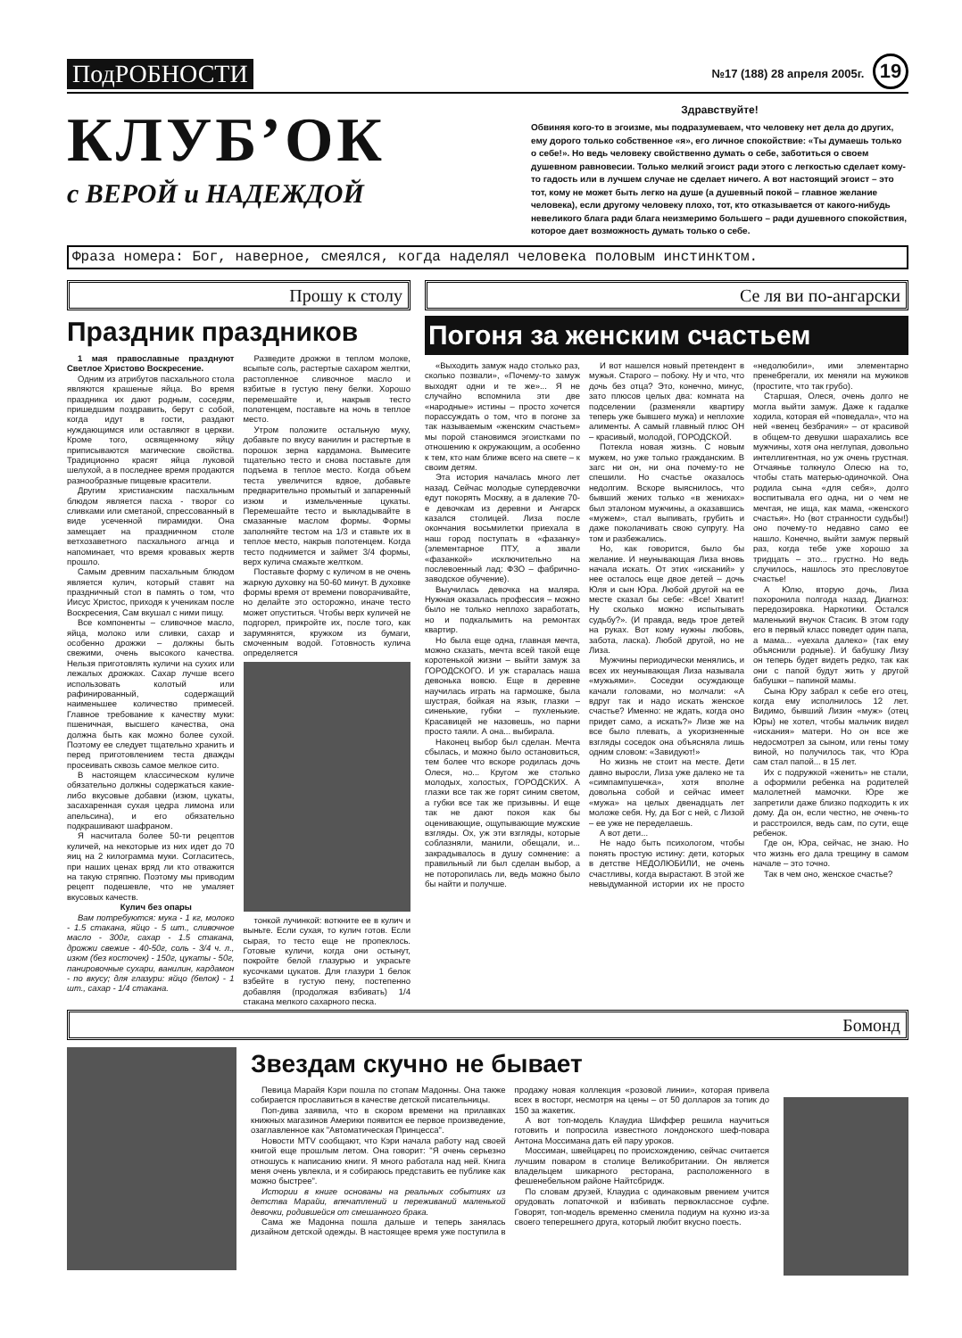ПодРОБНОСТИ №17 (188) 28 апреля 2005г. 19
КЛУБ’ОК
с ВЕРОЙ и НАДЕЖДОЙ
Здравствуйте!
Обвиняя кого-то в эгоизме, мы подразумеваем, что человеку нет дела до других, ему дорого только собственное «я», его личное спокойствие: «Ты думаешь только о себе!». Но ведь человеку свойственно думать о себе, заботиться о своем душевном равновесии. Только мелкий эгоист ради этого с легкостью сделает кому-то гадость или в лучшем случае не сделает ничего. А вот настоящий эгоист – это тот, кому не может быть легко на душе (а душевный покой – главное желание человека), если другому человеку плохо, тот, кто отказывается от какого-нибудь невеликого блага ради блага неизмеримо большего – ради душевного спокойствия, которое дает возможность думать только о себе.
Фраза номера: Бог, наверное, смеялся, когда наделял человека половым инстинктом.
Прошу к столу
Праздник праздников
1 мая православные празднуют Светлое Христово Воскресение.
Одним из атрибутов пасхального стола являются крашеные яйца. Во время праздника их дают родным, соседям, пришедшим поздравить, берут с собой, когда идут в гости, раздают нуждающимся или оставляют в церкви. Кроме того, освященному яйцу приписываются магические свойства. Традиционно красят яйца луковой шелухой, а в последнее время продаются разнообразные пищевые красители.
Другим христианским пасхальным блюдом является пасха - творог со сливками или сметаной, спрессованный в виде усеченной пирамидки. Она замещает на праздничном столе ветхозаветного пасхального агнца и напоминает, что время кровавых жертв прошло.
Самым древним пасхальным блюдом является кулич, который ставят на праздничный стол в память о том, что Иисус Христос, приходя к ученикам после Воскресения, Сам вкушал с ними пищу.
Все компоненты – сливочное масло, яйца, молоко или сливки, сахар и особенно дрожжи – должны быть свежими, очень высокого качества. Нельзя приготовлять куличи на сухих или лежалых дрожжах. Сахар лучше всего использовать колотый или рафинированный, содержащий наименьшее количество примесей. Главное требование к качеству муки: пшеничная, высшего качества, она должна быть как можно более сухой. Поэтому ее следует тщательно хранить и перед приготовлением теста дважды просеивать сквозь самое мелкое сито.
В настоящем классическом куличе обязательно должны содержаться какие-либо вкусовые добавки (изюм, цукаты, засахаренная сухая цедра лимона или апельсина), и его обязательно подкрашивают шафраном.
Я насчитала более 50-ти рецептов куличей, на некоторые из них идет до 70 яиц на 2 килограмма муки. Согласитесь, при наших ценах вряд ли кто отважится на такую стряпню. Поэтому мы приводим рецепт подешевле, что не умаляет вкусовых качеств.
Кулич без опары
Вам потребуются: мука - 1 кг, молоко - 1.5 стакана, яйцо - 5 шт., сливочное масло - 300г, сахар - 1.5 стакана, дрожжи свежие - 40-50г, соль - 3/4 ч. л., изюм (без косточек) - 150г, цукаты - 50г, панировочные сухари, ванилин, кардамон - по вкусу; для глазури: яйцо (белок) - 1 шт., сахар - 1/4 стакана.
Разведите дрожжи в теплом молоке, всыпьте соль, растертые сахаром желтки, растопленное сливочное масло и взбитые в густую пену белки. Хорошо перемешайте и, накрыв тесто полотенцем, поставьте на ночь в теплое место.
Утром положите остальную муку, добавьте по вкусу ванилин и растертые в порошок зерна кардамона. Вымесите тщательно тесто и снова поставьте для подъема в теплое место. Когда объем теста увеличится вдвое, добавьте предварительно промытый и запаренный изюм и измельченные цукаты. Перемешайте тесто и выкладывайте в смазанные маслом формы. Формы заполняйте тестом на 1/3 и ставьте их в теплое место, накрыв полотенцем. Когда тесто поднимется и займет 3/4 формы, верх кулича смажьте желтком.
Поставьте форму с куличом в не очень жаркую духовку на 50-60 минут. В духовке формы время от времени поворачивайте, но делайте это осторожно, иначе тесто может опуститься. Чтобы верх куличей не подгорел, прикройте их, после того, как зарумянятся, кружком из бумаги, смоченным водой. Готовность кулича определяется
тонкой лучинкой: воткните ее в кулич и выньте. Если сухая, то кулич готов. Если сырая, то тесто еще не пропеклось. Готовые куличи, когда они остынут, покройте белой глазурью и украсьте кусочками цукатов. Для глазури 1 белок взбейте в густую пену, постепенно добавляя (продолжая взбивать) 1/4 стакана мелкого сахарного песка.
Се ля ви по-ангарски
Погоня за женским счастьем
«Выходить замуж надо столько раз, сколько позвали», «Почему-то замуж выходят одни и те же»... Я не случайно вспомнила эти две «народные» истины – просто хочется порассуждать о том, что в погоне за так называемым «женским счастьем» мы порой становимся эгоистками по отношению к окружающим, а особенно к тем, кто нам ближе всего на свете – к своим детям.
Эта история началась много лет назад. Сейчас молодые супердевочки едут покорять Москву, а в далекие 70-е девочкам из деревни и Ангарск казался столицей. Лиза после окончания восьмилетки приехала в наш город поступать в «фазанку» (элементарное ПТУ, а звали «фазанкой» исключительно на послевоенный лад: ФЗО – фабрично-заводское обучение).
Выучилась девочка на маляра. Нужная оказалась профессия – можно было не только неплохо заработать, но и подкалымить на ремонтах квартир.
Но была еще одна, главная мечта, можно сказать, мечта всей такой еще коротенькой жизни – выйти замуж за ГОРОДСКОГО. И уж старалась наша девонька вовсю. Еще в деревне научилась играть на гармошке, была шустрая, бойкая на язык, глазки – синенькие, губки – пухленькие. Красавицей не назовешь, но парни просто таяли. А она... выбирала.
Наконец выбор был сделан. Мечта сбылась, и можно было остановиться, тем более что вскоре родилась дочь Олеся, но... Кругом же столько молодых, холостых, ГОРОДСКИХ. А глазки все так же горят синим светом, а губки все так же призывны. И еще так не дают покоя как бы оценивающие, ощупывающие мужские взгляды. Ох, уж эти взгляды, которые соблазняли, манили, обещали, и... закрадывалось в душу сомнение: а правильный ли был сделан выбор, а не поторопилась ли, ведь можно было бы найти и получше.
И вот нашелся новый претендент в мужья. Старого – побоку. Ну и что, что дочь без отца? Это, конечно, минус, зато плюсов целых два: комната на подселении (разменяли квартиру теперь уже бывшего мужа) и неплохие алименты. А самый главный плюс ОН – красивый, молодой, ГОРОДСКОЙ.
Потекла новая жизнь. С новым мужем, но уже только гражданским. В загс ни он, ни она почему-то не спешили. Но счастье оказалось недолгим. Вскоре выяснилось, что бывший жених только «в женихах» был эталоном мужчины, а оказавшись «мужем», стал выпивать, грубить и даже поколачивать свою супругу. На том и разбежались.
Но, как говорится, было бы желание. И неунывающая Лиза вновь начала искать. От этих «исканий» у нее осталось еще двое детей – дочь Юля и сын Юра. Любой другой на ее месте сказал бы себе: «Все! Хватит! Ну сколько можно испытывать судьбу?». (И правда, ведь трое детей на руках. Вот кому нужны любовь, забота, ласка). Любой другой, но не Лиза.
Мужчины периодически менялись, и всех их неунывающая Лиза называла «мужьями». Соседки осуждающе качали головами, но молчали: «А вдруг так и надо искать женское счастье? Именно: не ждать, когда оно придет само, а искать?» Лизе же на все было плевать, а укоризненные взгляды соседок она объясняла лишь одним словом: «Завидуют!»
Но жизнь не стоит на месте. Дети давно выросли, Лиза уже далеко не та «симпампушечка», хотя вполне довольна собой и сейчас имеет «мужа» на целых двенадцать лет моложе себя. Ну, да Бог с ней, с Лизой – ее уже не переделаешь.
А вот дети...
Не надо быть психологом, чтобы понять простую истину: дети, которых в детстве НЕДОЛЮБИЛИ, не очень счастливы, когда вырастают. В этой же невыдуманной истории их не просто «недолюбили», ими элементарно пренебрегали, их меняли на мужиков (простите, что так грубо).
Старшая, Олеся, очень долго не могла выйти замуж. Даже к гадалке ходила, которая ей «поведала», что на ней «венец безбрачия» – от красивой в общем-то девушки шарахались все мужчины, хотя она неглупая, довольно интеллигентная, но уж очень грустная. Отчаянье толкнуло Олесю на то, чтобы стать матерью-одиночкой. Она родила сына «для себя», долго воспитывала его одна, ни о чем не мечтая, не ища, как мама, «женского счастья». Но (вот странности судьбы!) оно почему-то недавно само ее нашло. Конечно, выйти замуж первый раз, когда тебе уже хорошо за тридцать – это... грустно. Но ведь случилось, нашлось это пресловутое счастье!
А Юлю, вторую дочь, Лиза похоронила полгода назад. Диагноз: передозировка. Наркотики. Остался маленький внучок Стасик. В этом году его в первый класс поведет один папа, а мама... «уехала далеко» (так ему объяснили родные). И бабушку Лизу он теперь будет видеть редко, так как они с папой будут жить у другой бабушки – папиной мамы.
Сына Юру забрал к себе его отец, когда ему исполнилось 12 лет. Видимо, бывший Лизин «муж» (отец Юры) не хотел, чтобы мальчик видел «искания» матери. Но он все же недосмотрел за сыном, или гены тому виной, но получилось так, что Юра сам стал папой... в 15 лет.
Их с подружкой «женить» не стали, а оформили ребенка на родителей малолетней мамочки. Юре же запретили даже близко подходить к их дому. Да он, если честно, не очень-то и расстроился, ведь сам, по сути, еще ребенок.
Где он, Юра, сейчас, не знаю. Но что жизнь его дала трещину в самом начале – это точно.
Так в чем оно, женское счастье?
Бомонд
Звездам скучно не бывает
Певица Марайя Кэри пошла по стопам Мадонны. Она также собирается прославиться в качестве детской писательницы.
Поп-дива заявила, что в скором времени на прилавках книжных магазинов Америки появится ее первое произведение, озаглавленное как "Автоматическая Принцесса".
Новости MTV сообщают, что Кэри начала работу над своей книгой еще прошлым летом. Она говорит: "Я очень серьезно отношусь к написанию книги. Я много работала над ней. Книга меня очень увлекла, и я собираюсь представить ее публике как можно быстрее".
Истории в книге основаны на реальных событиях из детства Марайи, впечатлений и переживаний маленькой девочки, родившейся от смешанного брака.
Сама же Мадонна пошла дальше и теперь занялась дизайном детской одежды. В настоящее время уже поступила в продажу новая коллекция «розовой линии», которая привела всех в восторг, несмотря на цены – от 50 долларов за топик до 150 за жакетик.
А вот топ-модель Клаудиа Шиффер решила научиться готовить и попросила известного лондонского шеф-повара Антона Моссимана дать ей пару уроков.
Моссиман, швейцарец по происхождению, сейчас считается лучшим поваром в столице Великобритании. Он является владельцем шикарного ресторана, расположенного в фешенебельном районе Найтсбридж.
По словам друзей, Клаудиа с одинаковым рвением учится орудовать лопаточкой и взбивать первоклассное суфле. Говорят, топ-модель временно сменила подиум на кухню из-за своего теперешнего друга, который любит вкусно поесть.